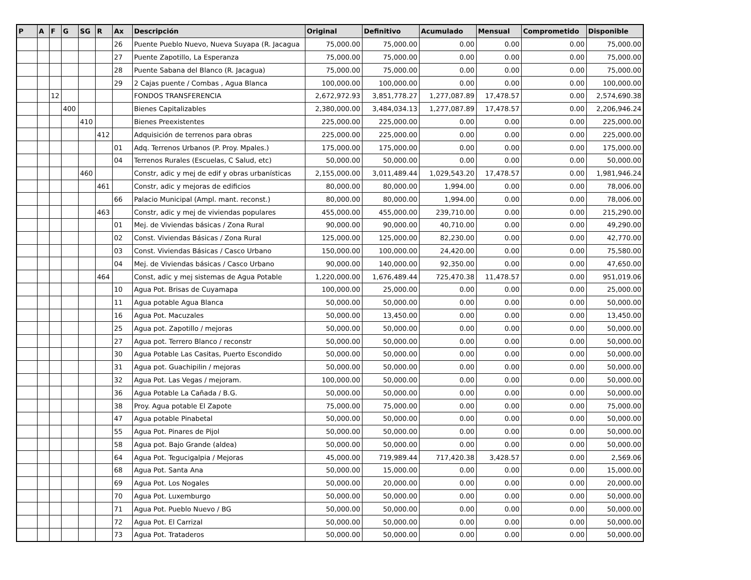| P | A | F | G | SG | R | Ax | Descripción | Original | Definitivo | Acumulado | Mensual | Comprometido | Disponible |
| --- | --- | --- | --- | --- | --- | --- | --- | --- | --- | --- | --- | --- | --- |
| | | | | | | 26 | Puente Pueblo Nuevo, Nueva Suyapa (R. Jacagua | 75,000.00 | 75,000.00 | 0.00 | 0.00 | 0.00 | 75,000.00 |
| | | | | | | 27 | Puente Zapotillo, La Esperanza | 75,000.00 | 75,000.00 | 0.00 | 0.00 | 0.00 | 75,000.00 |
| | | | | | | 28 | Puente Sabana del Blanco (R. Jacagua) | 75,000.00 | 75,000.00 | 0.00 | 0.00 | 0.00 | 75,000.00 |
| | | | | | | 29 | 2 Cajas puente / Combas , Agua Blanca | 100,000.00 | 100,000.00 | 0.00 | 0.00 | 0.00 | 100,000.00 |
| | | 12 | | | | | FONDOS TRANSFERENCIA | 2,672,972.93 | 3,851,778.27 | 1,277,087.89 | 17,478.57 | 0.00 | 2,574,690.38 |
| | | | 400 | | | | Bienes Capitalizables | 2,380,000.00 | 3,484,034.13 | 1,277,087.89 | 17,478.57 | 0.00 | 2,206,946.24 |
| | | | | 410 | | | Bienes Preexistentes | 225,000.00 | 225,000.00 | 0.00 | 0.00 | 0.00 | 225,000.00 |
| | | | | | 412 | | Adquisición de terrenos para obras | 225,000.00 | 225,000.00 | 0.00 | 0.00 | 0.00 | 225,000.00 |
| | | | | | | 01 | Adq. Terrenos Urbanos (P. Proy. Mpales.) | 175,000.00 | 175,000.00 | 0.00 | 0.00 | 0.00 | 175,000.00 |
| | | | | | | 04 | Terrenos Rurales (Escuelas, C Salud, etc) | 50,000.00 | 50,000.00 | 0.00 | 0.00 | 0.00 | 50,000.00 |
| | | | | 460 | | | Constr, adic y mej de edif y obras urbanísticas | 2,155,000.00 | 3,011,489.44 | 1,029,543.20 | 17,478.57 | 0.00 | 1,981,946.24 |
| | | | | | 461 | | Constr, adic y mejoras de edificios | 80,000.00 | 80,000.00 | 1,994.00 | 0.00 | 0.00 | 78,006.00 |
| | | | | | | 66 | Palacio Municipal (Ampl. mant. reconst.) | 80,000.00 | 80,000.00 | 1,994.00 | 0.00 | 0.00 | 78,006.00 |
| | | | | | 463 | | Constr, adic y mej de viviendas populares | 455,000.00 | 455,000.00 | 239,710.00 | 0.00 | 0.00 | 215,290.00 |
| | | | | | | 01 | Mej. de Viviendas básicas / Zona Rural | 90,000.00 | 90,000.00 | 40,710.00 | 0.00 | 0.00 | 49,290.00 |
| | | | | | | 02 | Const. Viviendas Básicas / Zona Rural | 125,000.00 | 125,000.00 | 82,230.00 | 0.00 | 0.00 | 42,770.00 |
| | | | | | | 03 | Const. Viviendas Básicas / Casco Urbano | 150,000.00 | 100,000.00 | 24,420.00 | 0.00 | 0.00 | 75,580.00 |
| | | | | | | 04 | Mej. de Viviendas básicas / Casco Urbano | 90,000.00 | 140,000.00 | 92,350.00 | 0.00 | 0.00 | 47,650.00 |
| | | | | | 464 | | Const, adic y mej sistemas de Agua Potable | 1,220,000.00 | 1,676,489.44 | 725,470.38 | 11,478.57 | 0.00 | 951,019.06 |
| | | | | | | 10 | Agua Pot. Brisas de Cuyamapa | 100,000.00 | 25,000.00 | 0.00 | 0.00 | 0.00 | 25,000.00 |
| | | | | | | 11 | Agua potable Agua Blanca | 50,000.00 | 50,000.00 | 0.00 | 0.00 | 0.00 | 50,000.00 |
| | | | | | | 16 | Agua Pot. Macuzales | 50,000.00 | 13,450.00 | 0.00 | 0.00 | 0.00 | 13,450.00 |
| | | | | | | 25 | Agua pot. Zapotillo / mejoras | 50,000.00 | 50,000.00 | 0.00 | 0.00 | 0.00 | 50,000.00 |
| | | | | | | 27 | Agua pot. Terrero Blanco / reconstr | 50,000.00 | 50,000.00 | 0.00 | 0.00 | 0.00 | 50,000.00 |
| | | | | | | 30 | Agua Potable Las Casitas, Puerto Escondido | 50,000.00 | 50,000.00 | 0.00 | 0.00 | 0.00 | 50,000.00 |
| | | | | | | 31 | Agua pot. Guachipilin / mejoras | 50,000.00 | 50,000.00 | 0.00 | 0.00 | 0.00 | 50,000.00 |
| | | | | | | 32 | Agua Pot. Las Vegas / mejoram. | 100,000.00 | 50,000.00 | 0.00 | 0.00 | 0.00 | 50,000.00 |
| | | | | | | 36 | Agua Potable La Cañada / B.G. | 50,000.00 | 50,000.00 | 0.00 | 0.00 | 0.00 | 50,000.00 |
| | | | | | | 38 | Proy. Agua potable El Zapote | 75,000.00 | 75,000.00 | 0.00 | 0.00 | 0.00 | 75,000.00 |
| | | | | | | 47 | Agua potable Pinabetal | 50,000.00 | 50,000.00 | 0.00 | 0.00 | 0.00 | 50,000.00 |
| | | | | | | 55 | Agua Pot. Pinares de Pijol | 50,000.00 | 50,000.00 | 0.00 | 0.00 | 0.00 | 50,000.00 |
| | | | | | | 58 | Agua pot. Bajo Grande (aldea) | 50,000.00 | 50,000.00 | 0.00 | 0.00 | 0.00 | 50,000.00 |
| | | | | | | 64 | Agua Pot. Tegucigalpia / Mejoras | 45,000.00 | 719,989.44 | 717,420.38 | 3,428.57 | 0.00 | 2,569.06 |
| | | | | | | 68 | Agua Pot. Santa Ana | 50,000.00 | 15,000.00 | 0.00 | 0.00 | 0.00 | 15,000.00 |
| | | | | | | 69 | Agua Pot. Los Nogales | 50,000.00 | 20,000.00 | 0.00 | 0.00 | 0.00 | 20,000.00 |
| | | | | | | 70 | Agua Pot. Luxemburgo | 50,000.00 | 50,000.00 | 0.00 | 0.00 | 0.00 | 50,000.00 |
| | | | | | | 71 | Agua Pot. Pueblo Nuevo / BG | 50,000.00 | 50,000.00 | 0.00 | 0.00 | 0.00 | 50,000.00 |
| | | | | | | 72 | Agua Pot. El Carrizal | 50,000.00 | 50,000.00 | 0.00 | 0.00 | 0.00 | 50,000.00 |
| | | | | | | 73 | Agua Pot. Trataderos | 50,000.00 | 50,000.00 | 0.00 | 0.00 | 0.00 | 50,000.00 |